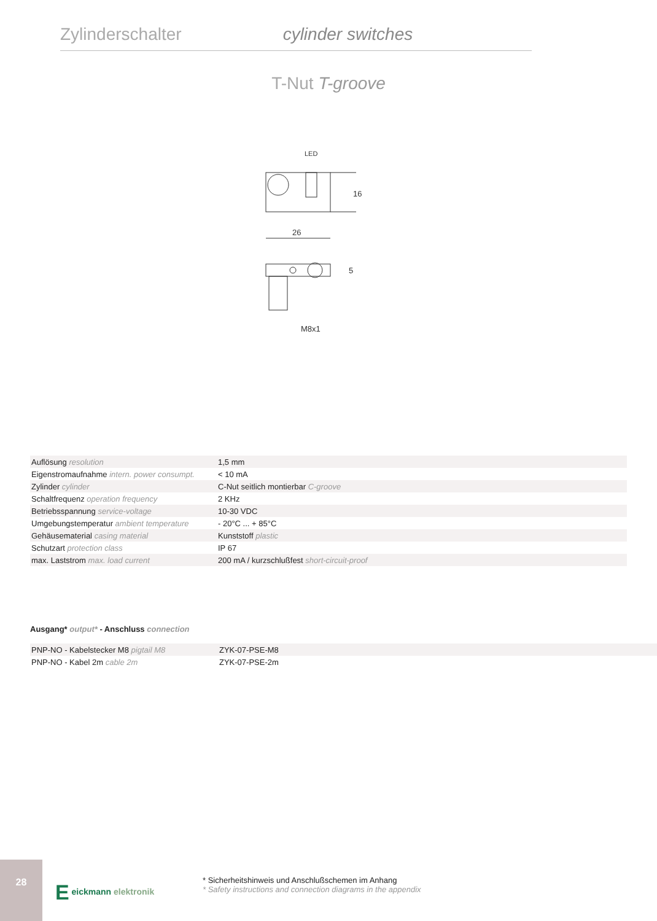Zylinderschalter cylinder switches
T-Nut T-groove
LED
26
16
5
M8x1
| Auflösung resolution | 1,5 mm |
| Eigenstromaufnahme intern. power consumpt. | < 10 mA |
| Zylinder cylinder | C-Nut seitlich montierbar C-groove |
| Schaltfrequenz operation frequency | 2 KHz |
| Betriebsspannung service-voltage | 10-30 VDC |
| Umgebungstemperatur ambient temperature | - 20°C ... + 85°C |
| Gehäusematerial casing material | Kunststoff plastic |
| Schutzart protection class | IP 67 |
| max. Laststrom max. load current | 200 mA / kurzschlußfest short-circuit-proof |
Ausgang* output* - Anschluss connection
| PNP-NO - Kabelstecker M8 pigtail M8 | ZYK-07-PSE-M8 |
| PNP-NO - Kabel 2m cable 2m | ZYK-07-PSE-2m |
28
E eickmann elektronik
* Sicherheitshinweis und Anschlußschemen im Anhang
* Safety instructions and connection diagrams in the appendix